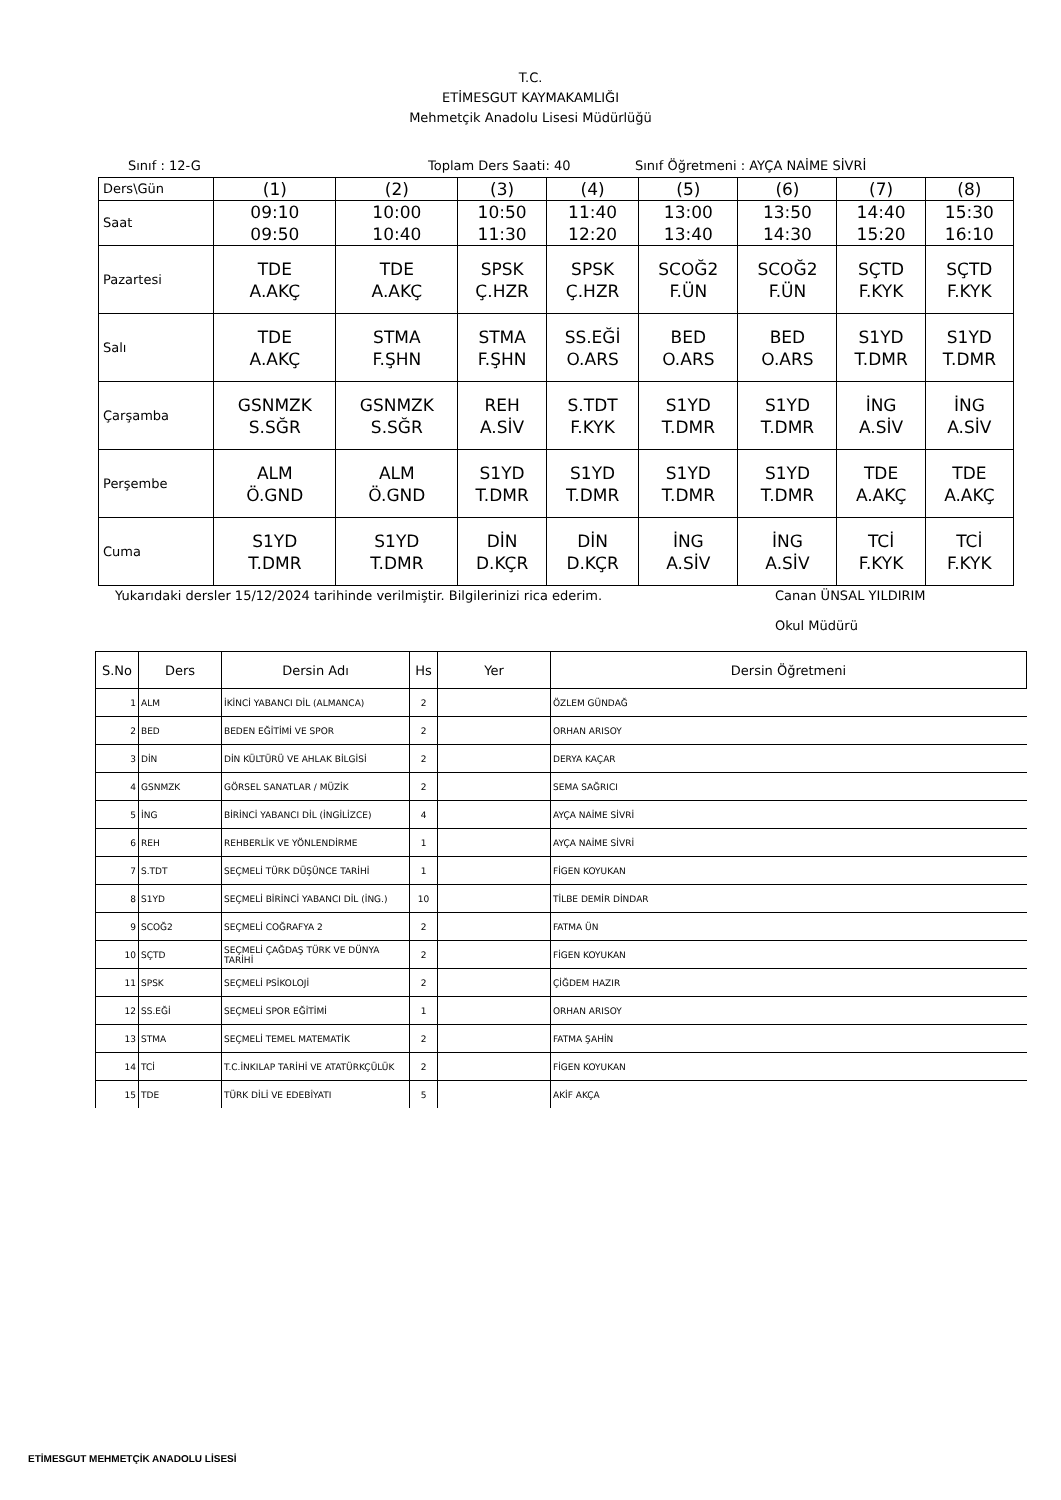T.C.
ETİMESGUT KAYMAKAMLIĞI
Mehmetçik Anadolu Lisesi Müdürlüğü
Sınıf : 12-G Toplam Ders Saati: 40 Sınıf Öğretmeni : AYÇA NAİME SİVRİ
| Ders\Gün | (1) | (2) | (3) | (4) | (5) | (6) | (7) | (8) |
| Saat | 09:10 09:50 | 10:00 10:40 | 10:50 11:30 | 11:40 12:20 | 13:00 13:40 | 13:50 14:30 | 14:40 15:20 | 15:30 16:10 |
| Pazartesi | TDE A.AKÇ | TDE A.AKÇ | SPSK Ç.HZR | SPSK Ç.HZR | SCOĞ2 F.ÜN | SCOĞ2 F.ÜN | SÇTD F.KYK | SÇTD F.KYK |
| Salı | TDE A.AKÇ | STMA F.ŞHN | STMA F.ŞHN | SS.EĞİ O.ARS | BED O.ARS | BED O.ARS | S1YD T.DMR | S1YD T.DMR |
| Çarşamba | GSNMZK S.SĞR | GSNMZK S.SĞR | REH A.SİV | S.TDT F.KYK | S1YD T.DMR | S1YD T.DMR | İNG A.SİV | İNG A.SİV |
| Perşembe | ALM Ö.GND | ALM Ö.GND | S1YD T.DMR | S1YD T.DMR | S1YD T.DMR | S1YD T.DMR | TDE A.AKÇ | TDE A.AKÇ |
| Cuma | S1YD T.DMR | S1YD T.DMR | DİN D.KÇR | DİN D.KÇR | İNG A.SİV | İNG A.SİV | TCİ F.KYK | TCİ F.KYK |
Yukarıdaki dersler 15/12/2024 tarihinde verilmiştir. Bilgilerinizi rica ederim. Canan ÜNSAL YILDIRIM
Okul Müdürü
| S.No | Ders | Dersin Adı | Hs | Yer | Dersin Öğretmeni |
| --- | --- | --- | --- | --- | --- |
| 1 | ALM | İKİNCİ YABANCI DİL (ALMANCA) | 2 | | ÖZLEM GÜNDAĞ |
| 2 | BED | BEDEN EĞİTİMİ VE SPOR | 2 | | ORHAN ARISOY |
| 3 | DİN | DİN KÜLTÜRÜ VE AHLAK BİLGİSİ | 2 | | DERYA KAÇAR |
| 4 | GSNMZK | GÖRSEL SANATLAR / MÜZİK | 2 | | SEMA SAĞRICI |
| 5 | İNG | BİRİNCİ YABANCI DİL (İNGİLİZCE) | 4 | | AYÇA NAİME SİVRİ |
| 6 | REH | REHBERLİK VE YÖNLENDİRME | 1 | | AYÇA NAİME SİVRİ |
| 7 | S.TDT | SEÇMELİ TÜRK DÜŞÜNCE TARİHİ | 1 | | FİGEN KOYUKAN |
| 8 | S1YD | SEÇMELİ BİRİNCİ YABANCI DİL (İNG.) | 10 | | TİLBE DEMİR DİNDAR |
| 9 | SCOĞ2 | SEÇMELİ COĞRAFYA 2 | 2 | | FATMA ÜN |
| 10 | SÇTD | SEÇMELİ ÇAĞDAŞ TÜRK VE DÜNYA TARİHİ | 2 | | FİGEN KOYUKAN |
| 11 | SPSK | SEÇMELİ PSİKOLOJİ | 2 | | ÇİĞDEM HAZIR |
| 12 | SS.EĞİ | SEÇMELİ SPOR EĞİTİMİ | 1 | | ORHAN ARISOY |
| 13 | STMA | SEÇMELİ TEMEL MATEMATİK | 2 | | FATMA ŞAHİN |
| 14 | TCİ | T.C.İNKILAP TARİHİ VE ATATÜRKÇÜLÜK | 2 | | FİGEN KOYUKAN |
| 15 | TDE | TÜRK DİLİ VE EDEBİYATI | 5 | | AKİF AKÇA |
ETİMESGUT MEHMETÇİK ANADOLU LİSESİ